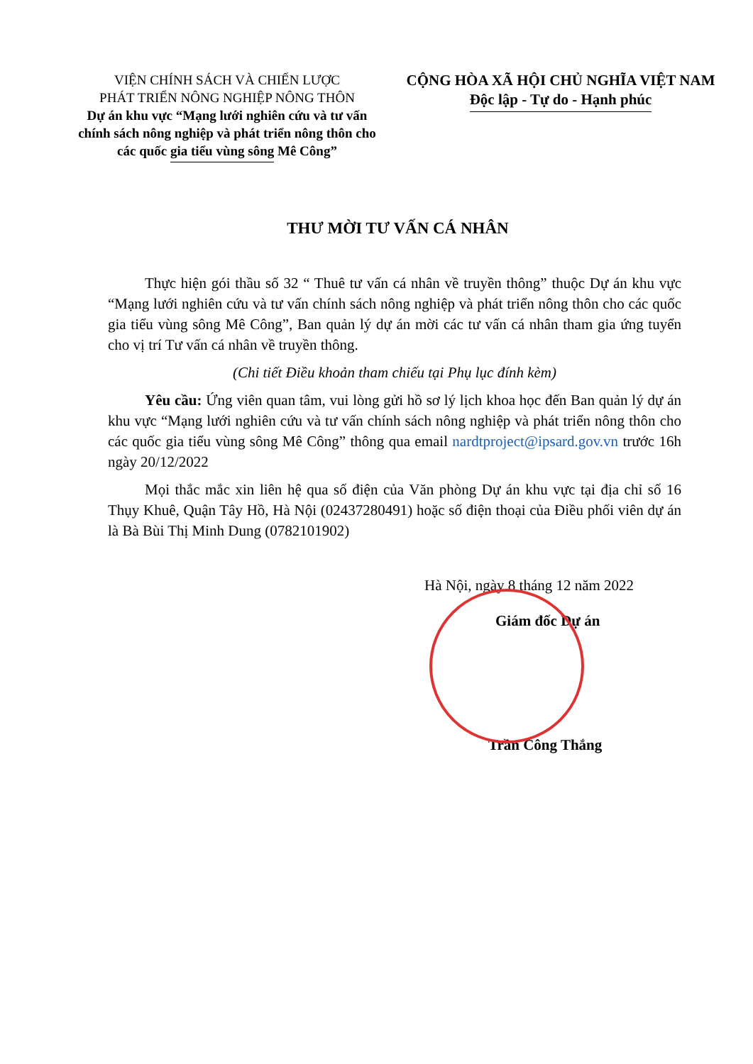VIỆN CHÍNH SÁCH VÀ CHIẾN LƯỢC
PHÁT TRIỂN NÔNG NGHIỆP NÔNG THÔN
Dự án khu vực “Mạng lưới nghiên cứu và tư vấn chính sách nông nghiệp và phát triển nông thôn cho các quốc gia tiểu vùng sông Mê Công”
CỘNG HÒA XÃ HỘI CHỦ NGHĨA VIỆT NAM
Độc lập - Tự do - Hạnh phúc
THƯ MỜI TƯ VẤN CÁ NHÂN
Thực hiện gói thầu số 32 “ Thuê tư vấn cá nhân về truyền thông” thuộc Dự án khu vực “Mạng lưới nghiên cứu và tư vấn chính sách nông nghiệp và phát triển nông thôn cho các quốc gia tiểu vùng sông Mê Công”, Ban quản lý dự án mời các tư vấn cá nhân tham gia ứng tuyển cho vị trí Tư vấn cá nhân về truyền thông.
(Chi tiết Điều khoản tham chiếu tại Phụ lục đính kèm)
Yêu cầu: Ứng viên quan tâm, vui lòng gửi hồ sơ lý lịch khoa học đến Ban quản lý dự án khu vực “Mạng lưới nghiên cứu và tư vấn chính sách nông nghiệp và phát triển nông thôn cho các quốc gia tiểu vùng sông Mê Công” thông qua email nardtproject@ipsard.gov.vn trước 16h ngày 20/12/2022
Mọi thắc mắc xin liên hệ qua số điện của Văn phòng Dự án khu vực tại địa chỉ số 16 Thụy Khuê, Quận Tây Hồ, Hà Nội (02437280491) hoặc số điện thoại của Điều phối viên dự án là Bà Bùi Thị Minh Dung (0782101902)
Hà Nội, ngày 8 tháng 12 năm 2022
Giám đốc Dự án
Trần Công Thắng